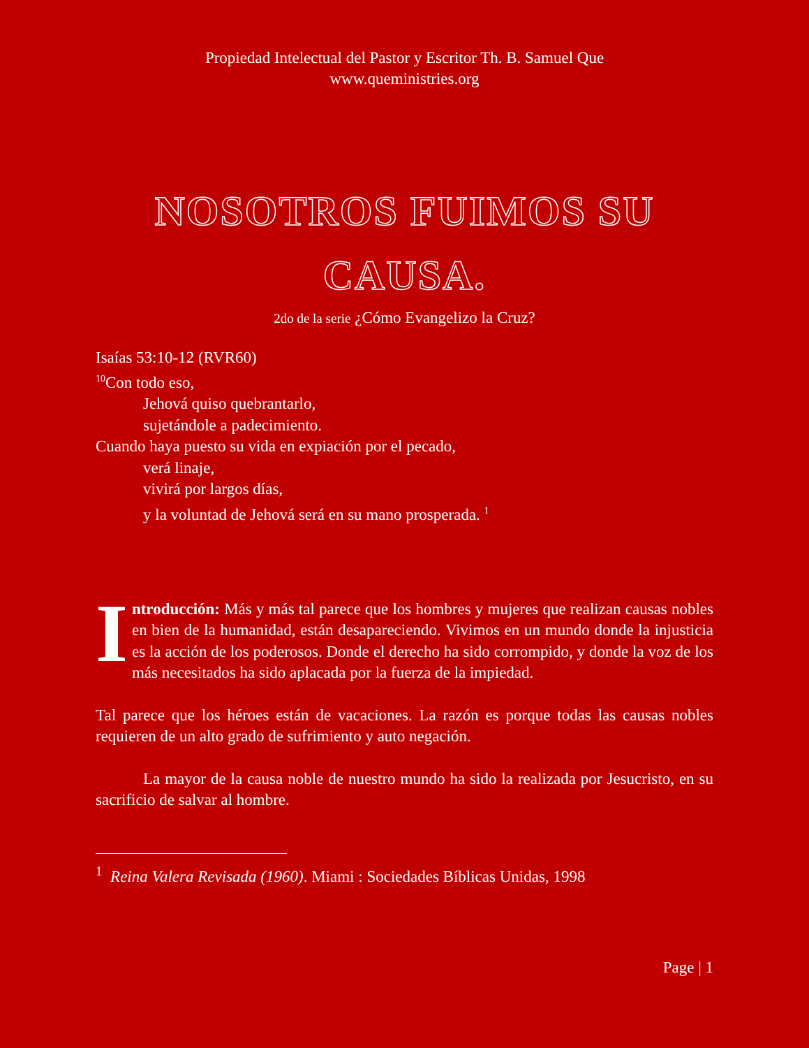Propiedad Intelectual del Pastor y Escritor Th. B. Samuel Que
www.queministries.org
NOSOTROS FUIMOS SU CAUSA.
2do de la serie ¿Cómo Evangelizo la Cruz?
Isaías 53:10-12 (RVR60)
<sup>10</sup> Con todo eso,
Jehová quiso quebrantarlo,
sujetándole a padecimiento.
Cuando haya puesto su vida en expiación por el pecado,
verá linaje,
vivirá por largos días,
y la voluntad de Jehová será en su mano prosperada. <sup>1</sup>
Introducción: Más y más tal parece que los hombres y mujeres que realizan causas nobles en bien de la humanidad, están desapareciendo. Vivimos en un mundo donde la injusticia es la acción de los poderosos. Donde el derecho ha sido corrompido, y donde la voz de los más necesitados ha sido aplacada por la fuerza de la impiedad.
Tal parece que los héroes están de vacaciones. La razón es porque todas las causas nobles requieren de un alto grado de sufrimiento y auto negación.
La mayor de la causa noble de nuestro mundo ha sido la realizada por Jesucristo, en su sacrificio de salvar al hombre.
<sup>1</sup> Reina Valera Revisada (1960). Miami : Sociedades Bíblicas Unidas, 1998
Page | 1